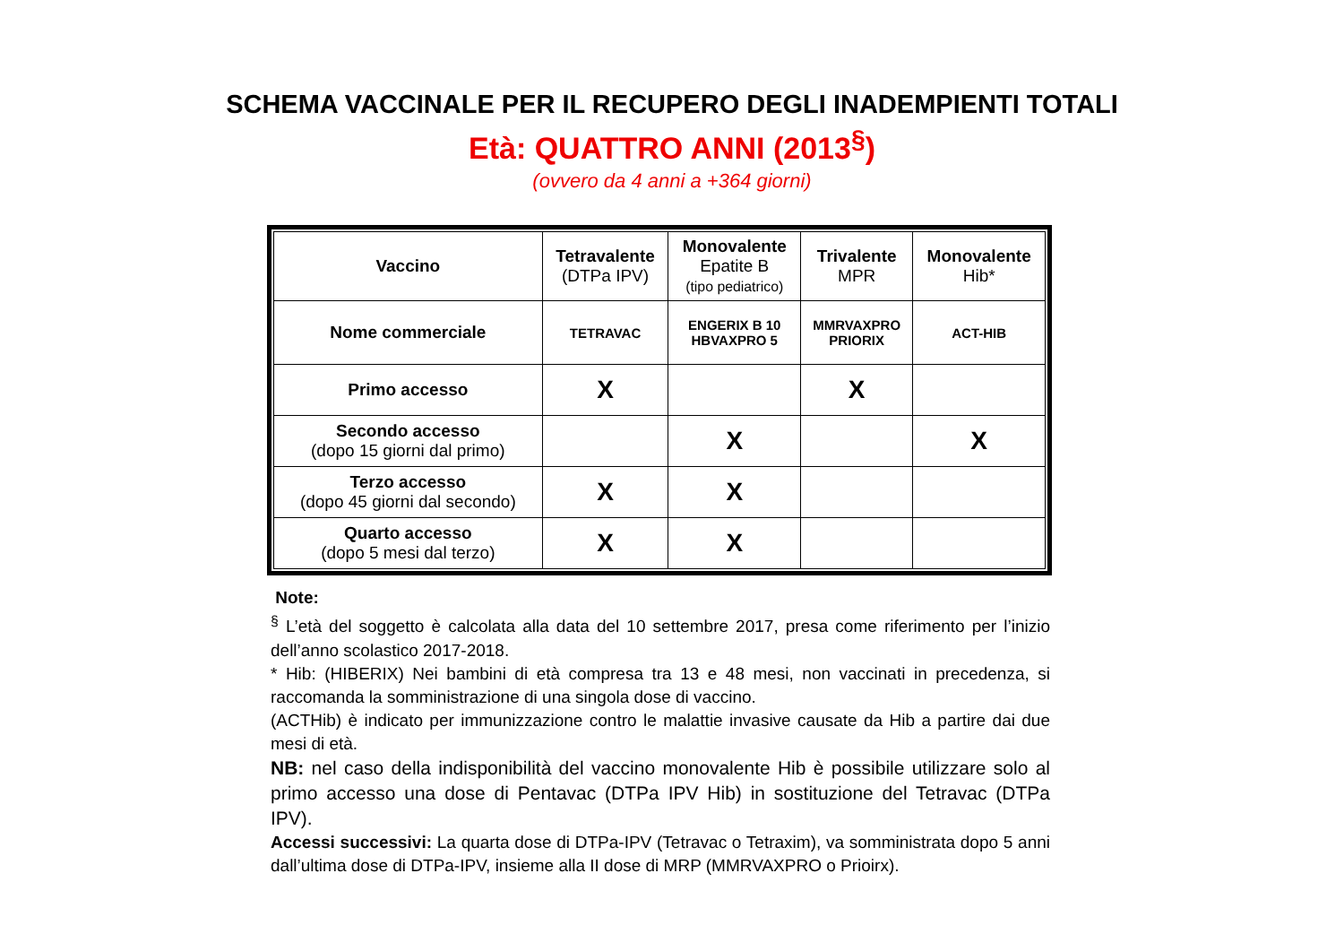SCHEMA VACCINALE PER IL RECUPERO DEGLI INADEMPIENTI TOTALI
Età: QUATTRO ANNI (2013<sup>§</sup>)
(ovvero da 4 anni a +364 giorni)
| Vaccino | Tetravalente (DTPa IPV) | Monovalente Epatite B (tipo pediatrico) | Trivalente MPR | Monovalente Hib* |
| --- | --- | --- | --- | --- |
| Nome commerciale | TETRAVAC | ENGERIX B 10 HBVAXPRO 5 | MMRVAXPRO PRIORIX | ACT-HIB |
| Primo accesso | X | | X | |
| Secondo accesso (dopo 15 giorni dal primo) | | X | | X |
| Terzo accesso (dopo 45 giorni dal secondo) | X | X | | |
| Quarto accesso (dopo 5 mesi dal terzo) | X | X | | |
Note:
<sup>§</sup> L’età del soggetto è calcolata alla data del 10 settembre 2017, presa come riferimento per l’inizio dell’anno scolastico 2017-2018.
* Hib: (HIBERIX) Nei bambini di età compresa tra 13 e 48 mesi, non vaccinati in precedenza, si raccomanda la somministrazione di una singola dose di vaccino.
(ACTHib) è indicato per immunizzazione contro le malattie invasive causate da Hib a partire dai due mesi di età.
NB: nel caso della indisponibilità del vaccino monovalente Hib è possibile utilizzare solo al primo accesso una dose di Pentavac (DTPa IPV Hib) in sostituzione del Tetravac (DTPa IPV).
Accessi successivi: La quarta dose di DTPa-IPV (Tetravac o Tetraxim), va somministrata dopo 5 anni dall’ultima dose di DTPa-IPV, insieme alla II dose di MRP (MMRVAXPRO o Prioirx).